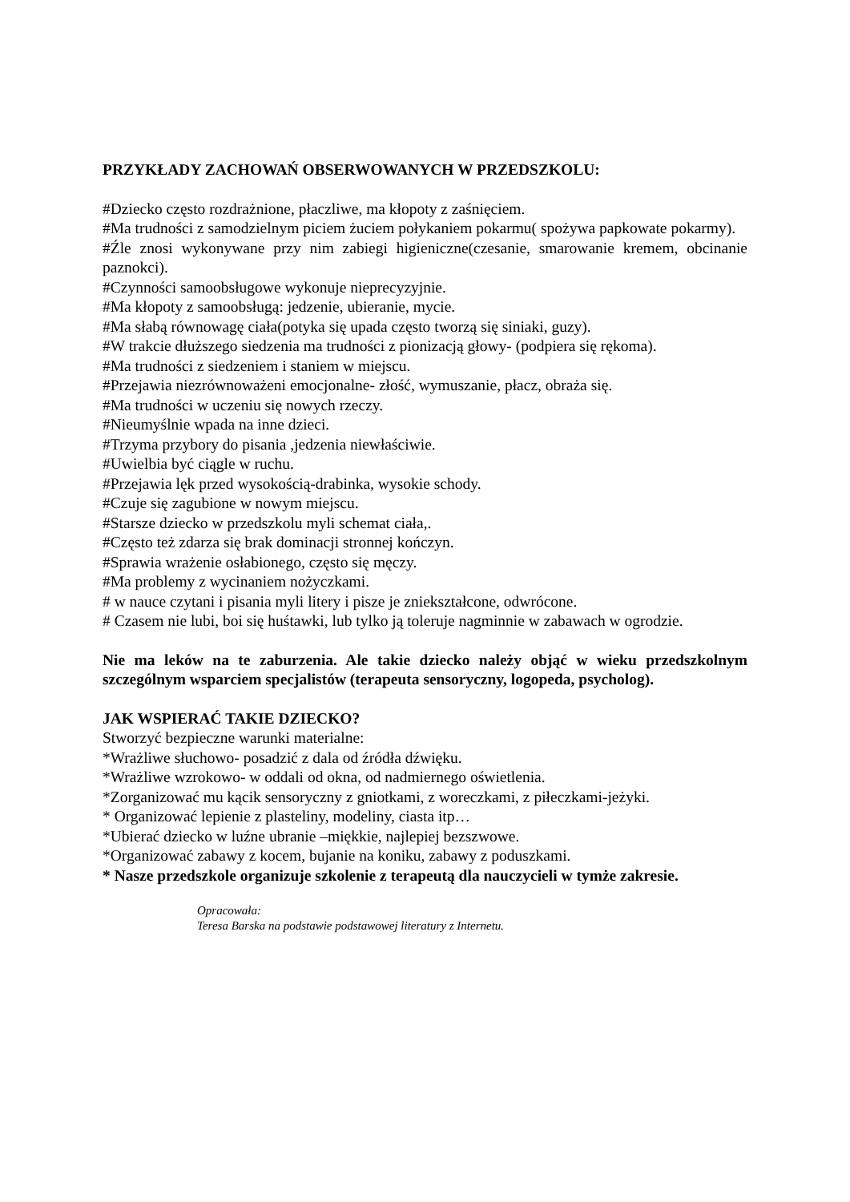PRZYKŁADY ZACHOWAŃ OBSERWOWANYCH W PRZEDSZKOLU:
#Dziecko często rozdrażnione, płaczliwe, ma kłopoty z zaśnięciem.
#Ma trudności z samodzielnym piciem żuciem połykaniem pokarmu( spożywa papkowate pokarmy).
#Źle znosi wykonywane przy nim zabiegi higieniczne(czesanie, smarowanie kremem, obcinanie paznokci).
#Czynności samoobsługowe wykonuje nieprecyzyjnie.
#Ma kłopoty z samoobsługą: jedzenie, ubieranie, mycie.
#Ma słabą równowagę ciała(potyka się upada często tworzą się siniaki, guzy).
#W trakcie dłuższego siedzenia ma trudności z pionizacją głowy- (podpiera się rękoma).
#Ma trudności z siedzeniem i staniem w miejscu.
#Przejawia niezrównoważeni emocjonalne- złość, wymuszanie, płacz, obraża się.
#Ma trudności w uczeniu się nowych rzeczy.
#Nieumyślnie wpada na inne dzieci.
#Trzyma przybory do pisania ,jedzenia niewłaściwie.
#Uwielbia być ciągle w ruchu.
#Przejawia lęk przed wysokością-drabinka, wysokie schody.
#Czuje się zagubione w nowym miejscu.
#Starsze dziecko w przedszkolu myli schemat ciała,.
#Często też zdarza się brak dominacji stronnej kończyn.
#Sprawia wrażenie osłabionego, często się męczy.
#Ma problemy z wycinaniem nożyczkami.
# w nauce czytani i pisania myli litery i pisze je zniekształcone, odwrócone.
# Czasem nie lubi, boi się huśtawki, lub tylko ją toleruje nagminnie w zabawach w ogrodzie.
Nie ma leków na te zaburzenia. Ale takie dziecko należy objąć w wieku przedszkolnym szczególnym wsparciem specjalistów (terapeuta sensoryczny, logopeda, psycholog).
JAK WSPIERAĆ TAKIE DZIECKO?
Stworzyć bezpieczne warunki materialne:
*Wrażliwe słuchowo- posadzić z dala od źródła dźwięku.
*Wrażliwe wzrokowo- w oddali od okna, od nadmiernego oświetlenia.
*Zorganizować mu kącik sensoryczny z gniotkami, z woreczkami, z piłeczkami-jeżyki.
* Organizować lepienie z plasteliny, modeliny, ciasta itp…
*Ubierać dziecko w luźne ubranie –miękkie, najlepiej bezszwowe.
*Organizować zabawy z kocem, bujanie na koniku, zabawy z poduszkami.
* Nasze przedszkole organizuje szkolenie z terapeutą dla nauczycieli w tymże zakresie.
Opracowała:
Teresa Barska na podstawie podstawowej literatury z Internetu.